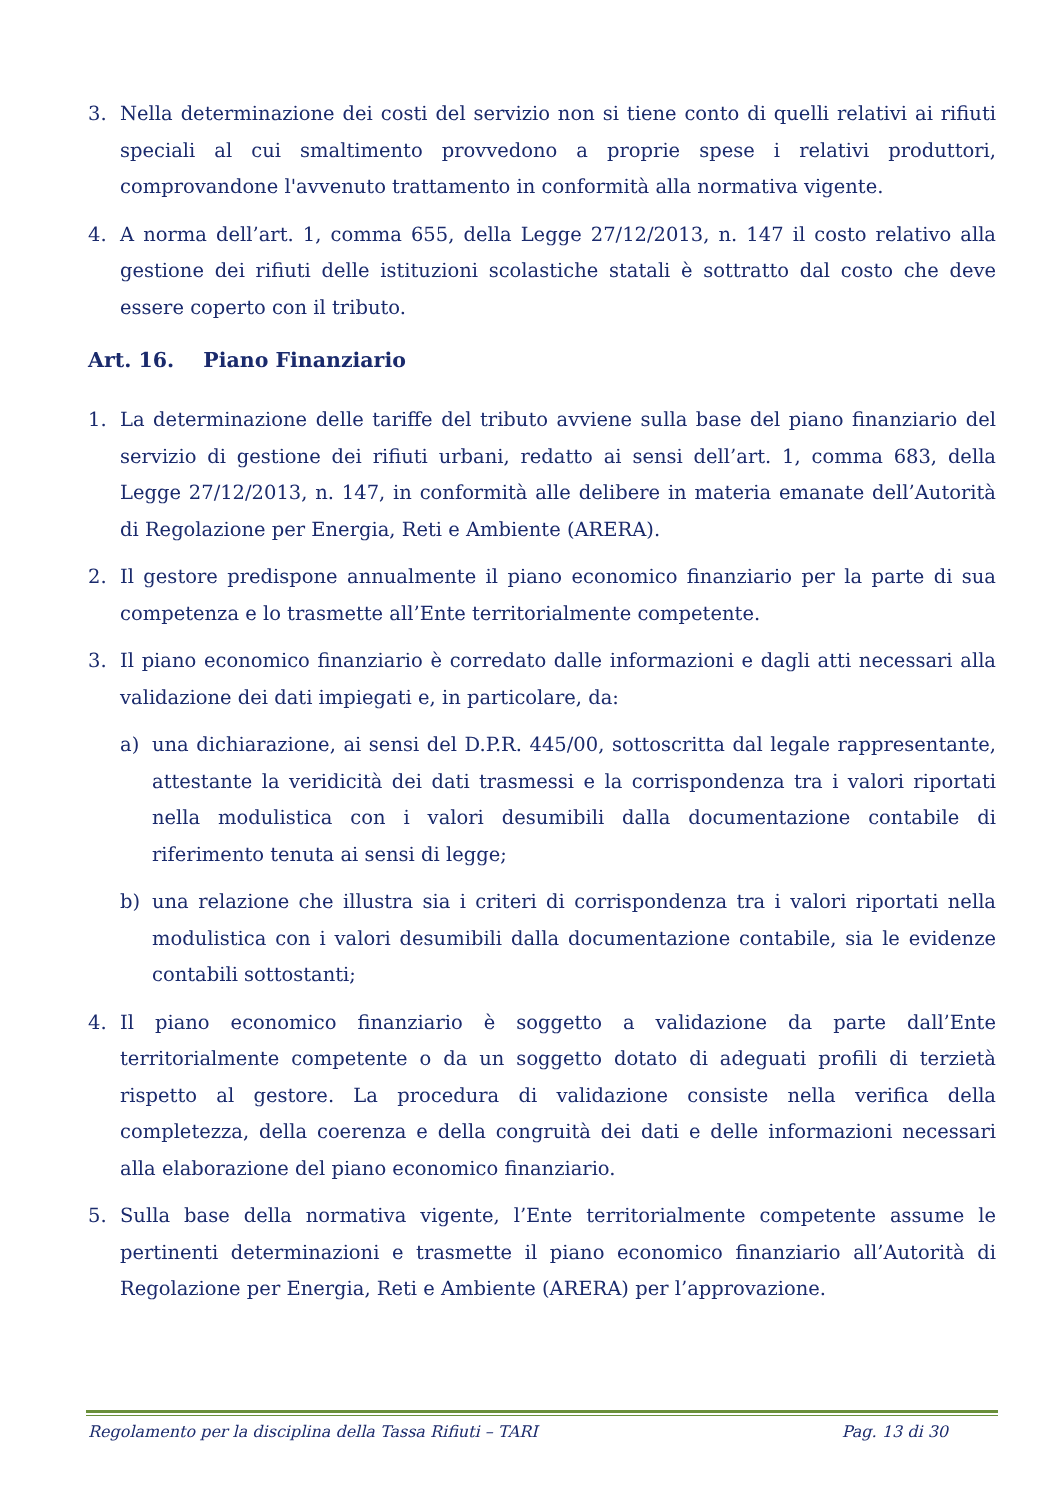3. Nella determinazione dei costi del servizio non si tiene conto di quelli relativi ai rifiuti speciali al cui smaltimento provvedono a proprie spese i relativi produttori, comprovandone l'avvenuto trattamento in conformità alla normativa vigente.
4. A norma dell’art. 1, comma 655, della Legge 27/12/2013, n. 147 il costo relativo alla gestione dei rifiuti delle istituzioni scolastiche statali è sottratto dal costo che deve essere coperto con il tributo.
Art. 16. Piano Finanziario
1. La determinazione delle tariffe del tributo avviene sulla base del piano finanziario del servizio di gestione dei rifiuti urbani, redatto ai sensi dell’art. 1, comma 683, della Legge 27/12/2013, n. 147, in conformità alle delibere in materia emanate dell’Autorità di Regolazione per Energia, Reti e Ambiente (ARERA).
2. Il gestore predispone annualmente il piano economico finanziario per la parte di sua competenza e lo trasmette all’Ente territorialmente competente.
3. Il piano economico finanziario è corredato dalle informazioni e dagli atti necessari alla validazione dei dati impiegati e, in particolare, da:
a) una dichiarazione, ai sensi del D.P.R. 445/00, sottoscritta dal legale rappresentante, attestante la veridicità dei dati trasmessi e la corrispondenza tra i valori riportati nella modulistica con i valori desumibili dalla documentazione contabile di riferimento tenuta ai sensi di legge;
b) una relazione che illustra sia i criteri di corrispondenza tra i valori riportati nella modulistica con i valori desumibili dalla documentazione contabile, sia le evidenze contabili sottostanti;
4. Il piano economico finanziario è soggetto a validazione da parte dall’Ente territorialmente competente o da un soggetto dotato di adeguati profili di terzietà rispetto al gestore. La procedura di validazione consiste nella verifica della completezza, della coerenza e della congruità dei dati e delle informazioni necessari alla elaborazione del piano economico finanziario.
5. Sulla base della normativa vigente, l’Ente territorialmente competente assume le pertinenti determinazioni e trasmette il piano economico finanziario all’Autorità di Regolazione per Energia, Reti e Ambiente (ARERA) per l’approvazione.
Regolamento per la disciplina della Tassa Rifiuti – TARI Pag. 13 di 30